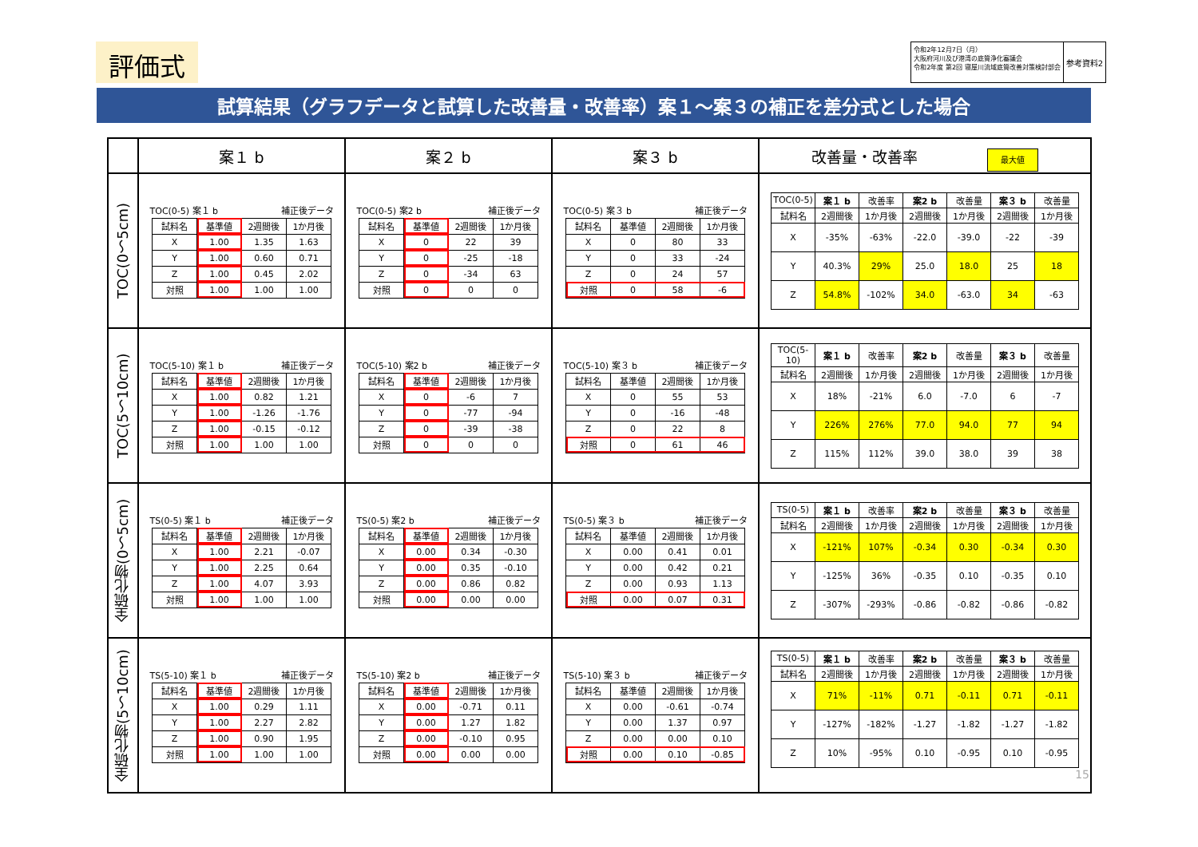評価式
令和2年12月7日（月）
大阪府河川及び港湾の底質浄化審議会
令和2年度 第2回 寝屋川流域底質改善対策検討部会
参考資料2
試算結果（グラフデータと試算した改善量・改善率）案１～案３の補正を差分式とした場合
| | 案１ b | 案２ b | 案３ b | 改善量・改善率 最大値 |
| --- | --- | --- | --- | --- |
| TOC(0～5cm) | TOC(0-5) 案１ b 補正後データ / 試料名 / 基準値 / 2週間後 / 1か月後 / / X / 1.00 / 1.35 / 1.63 / / Y / 1.00 / 0.60 / 0.71 / / Z / 1.00 / 0.45 / 2.02 / / 対照 / 1.00 / 1.00 / 1.00 / | TOC(0-5) 案2 b 補正後データ / 試料名 / 基準値 / 2週間後 / 1か月後 / / X / 0 / 22 / 39 / / Y / 0 / -25 / -18 / / Z / 0 / -34 / 63 / / 対照 / 0 / 0 / 0 / | TOC(0-5) 案３ b 補正後データ / 試料名 / 基準値 / 2週間後 / 1か月後 / / X / 0 / 80 / 33 / / Y / 0 / 33 / -24 / / Z / 0 / 24 / 57 / / 対照 / 0 / 58 / -6 / | / TOC(0-5) / 案１ b / 改善率 / 案2 b / 改善量 / 案３ b / 改善量 / / 試料名 / 2週間後 / 1か月後 / 2週間後 / 1か月後 / 2週間後 / 1か月後 / / X / -35% / -63% / -22.0 / -39.0 / -22 / -39 / / Y / 40.3% / 29% / 25.0 / 18.0 / 25 / 18 / / Z / 54.8% / -102% / 34.0 / -63.0 / 34 / -63 / |
| TOC(5～10cm) | TOC(5-10) 案１ b 補正後データ / 試料名 / 基準値 / 2週間後 / 1か月後 / / X / 1.00 / 0.82 / 1.21 / / Y / 1.00 / -1.26 / -1.76 / / Z / 1.00 / -0.15 / -0.12 / / 対照 / 1.00 / 1.00 / 1.00 / | TOC(5-10) 案2 b 補正後データ / 試料名 / 基準値 / 2週間後 / 1か月後 / / X / 0 / -6 / 7 / / Y / 0 / -77 / -94 / / Z / 0 / -39 / -38 / / 対照 / 0 / 0 / 0 / | TOC(5-10) 案３ b 補正後データ / 試料名 / 基準値 / 2週間後 / 1か月後 / / X / 0 / 55 / 53 / / Y / 0 / -16 / -48 / / Z / 0 / 22 / 8 / / 対照 / 0 / 61 / 46 / | / TOC(5-10) / 案１ b / 改善率 / 案2 b / 改善量 / 案３ b / 改善量 / / 試料名 / 2週間後 / 1か月後 / 2週間後 / 1か月後 / 2週間後 / 1か月後 / / X / 18% / -21% / 6.0 / -7.0 / 6 / -7 / / Y / 226% / 276% / 77.0 / 94.0 / 77 / 94 / / Z / 115% / 112% / 39.0 / 38.0 / 39 / 38 / |
| 全硫化物(0～5cm) | TS(0-5) 案１ b 補正後データ / 試料名 / 基準値 / 2週間後 / 1か月後 / / X / 1.00 / 2.21 / -0.07 / / Y / 1.00 / 2.25 / 0.64 / / Z / 1.00 / 4.07 / 3.93 / / 対照 / 1.00 / 1.00 / 1.00 / | TS(0-5) 案2 b 補正後データ / 試料名 / 基準値 / 2週間後 / 1か月後 / / X / 0.00 / 0.34 / -0.30 / / Y / 0.00 / 0.35 / -0.10 / / Z / 0.00 / 0.86 / 0.82 / / 対照 / 0.00 / 0.00 / 0.00 / | TS(0-5) 案３ b 補正後データ / 試料名 / 基準値 / 2週間後 / 1か月後 / / X / 0.00 / 0.41 / 0.01 / / Y / 0.00 / 0.42 / 0.21 / / Z / 0.00 / 0.93 / 1.13 / / 対照 / 0.00 / 0.07 / 0.31 / | / TS(0-5) / 案１ b / 改善率 / 案2 b / 改善量 / 案３ b / 改善量 / / 試料名 / 2週間後 / 1か月後 / 2週間後 / 1か月後 / 2週間後 / 1か月後 / / X / -121% / 107% / -0.34 / 0.30 / -0.34 / 0.30 / / Y / -125% / 36% / -0.35 / 0.10 / -0.35 / 0.10 / / Z / -307% / -293% / -0.86 / -0.82 / -0.86 / -0.82 / |
| 全硫化物(5～10cm) | TS(5-10) 案１ b 補正後データ / 試料名 / 基準値 / 2週間後 / 1か月後 / / X / 1.00 / 0.29 / 1.11 / / Y / 1.00 / 2.27 / 2.82 / / Z / 1.00 / 0.90 / 1.95 / / 対照 / 1.00 / 1.00 / 1.00 / | TS(5-10) 案2 b 補正後データ / 試料名 / 基準値 / 2週間後 / 1か月後 / / X / 0.00 / -0.71 / 0.11 / / Y / 0.00 / 1.27 / 1.82 / / Z / 0.00 / -0.10 / 0.95 / / 対照 / 0.00 / 0.00 / 0.00 / | TS(5-10) 案３ b 補正後データ / 試料名 / 基準値 / 2週間後 / 1か月後 / / X / 0.00 / -0.61 / -0.74 / / Y / 0.00 / 1.37 / 0.97 / / Z / 0.00 / 0.00 / 0.10 / / 対照 / 0.00 / 0.10 / -0.85 / | / TS(0-5) / 案１ b / 改善率 / 案2 b / 改善量 / 案３ b / 改善量 / / 試料名 / 2週間後 / 1か月後 / 2週間後 / 1か月後 / 2週間後 / 1か月後 / / X / 71% / -11% / 0.71 / -0.11 / 0.71 / -0.11 / / Y / -127% / -182% / -1.27 / -1.82 / -1.27 / -1.82 / / Z / 10% / -95% / 0.10 / -0.95 / 0.10 / -0.95 / 15 |